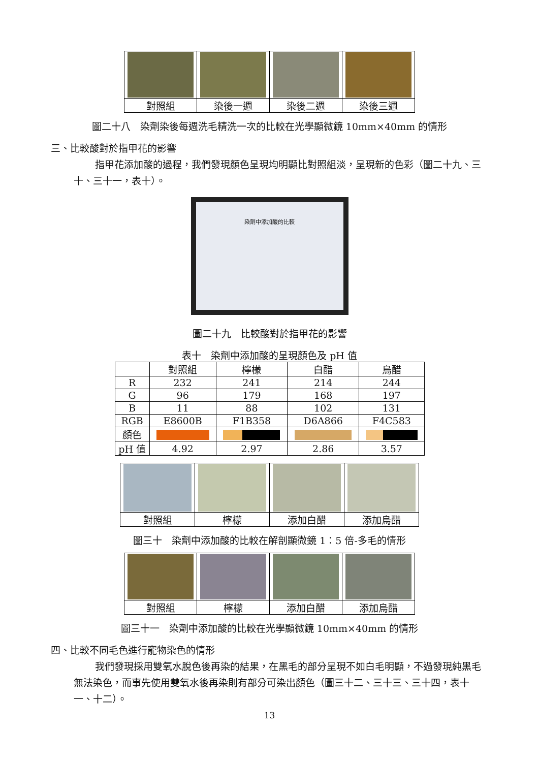| 對照組 | 染後一週 | 染後二週 | 染後三週 |
圖二十八　染劑染後每週洗毛精洗一次的比較在光學顯微鏡 10mm×40mm 的情形
三、比較酸對於指甲花的影響
指甲花添加酸的過程，我們發現顏色呈現均明顯比對照組淡，呈現新的色彩（圖二十九、三十、三十一，表十）。
染劑中添加酸的比較
圖二十九　比較酸對於指甲花的影響
表十　染劑中添加酸的呈現顏色及 pH 值
| | 對照組 | 檸檬 | 白醋 | 烏醋 |
| --- | --- | --- | --- | --- |
| R | 232 | 241 | 214 | 244 |
| G | 96 | 179 | 168 | 197 |
| B | 11 | 88 | 102 | 131 |
| RGB | E8600B | F1B358 | D6A866 | F4C583 |
| 顏色 | | | | |
| pH 值 | 4.92 | 2.97 | 2.86 | 3.57 |
| 對照組 | 檸檬 | 添加白醋 | 添加烏醋 |
圖三十　染劑中添加酸的比較在解剖顯微鏡 1：5 倍-多毛的情形
| 對照組 | 檸檬 | 添加白醋 | 添加烏醋 |
圖三十一　染劑中添加酸的比較在光學顯微鏡 10mm×40mm 的情形
四、比較不同毛色進行寵物染色的情形
我們發現採用雙氧水脫色後再染的結果，在黑毛的部分呈現不如白毛明顯，不過發現純黑毛無法染色，而事先使用雙氧水後再染則有部分可染出顏色（圖三十二、三十三、三十四，表十一、十二）。
13